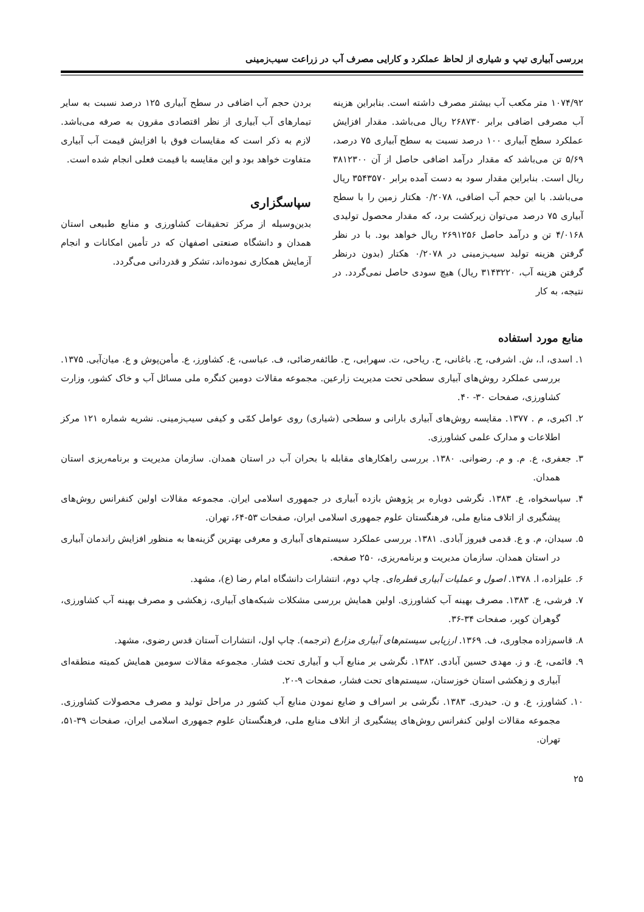بررسی آبیاری تیپ و شیاری از لحاظ عملکرد و کارایی مصرف آب در زراعت سیب‌زمینی
۱۰۷۴/۹۲ متر مکعب آب بیشتر مصرف داشته است. بنابراین هزینه آب مصرفی اضافی برابر ۲۶۸۷۳۰ ریال می‌باشد. مقدار افزایش عملکرد سطح آبیاری ۱۰۰ درصد نسبت به سطح آبیاری ۷۵ درصد، ۵/۶۹ تن می‌باشد که مقدار درآمد اضافی حاصل از آن ۳۸۱۲۳۰۰ ریال است. بنابراین مقدار سود به دست آمده برابر ۳۵۴۳۵۷۰ ریال می‌باشد. با این حجم آب اضافی، ۰/۲۰۷۸ هکتار زمین را با سطح آبیاری ۷۵ درصد می‌توان زیرکشت برد، که مقدار محصول تولیدی ۴/۰۱۶۸ تن و درآمد حاصل ۲۶۹۱۲۵۶ ریال خواهد بود. با در نظر گرفتن هزینه تولید سیب‌زمینی در ۰/۲۰۷۸ هکتار (بدون درنظر گرفتن هزینه آب، ۳۱۴۳۲۲۰ ریال) هیچ سودی حاصل نمی‌گردد. در نتیجه، به کار
بردن حجم آب اضافی در سطح آبیاری ۱۲۵ درصد نسبت به سایر تیمارهای آب آبیاری از نظر اقتصادی مقرون به صرفه می‌باشد. لازم به ذکر است که مقایسات فوق با افزایش قیمت آب آبیاری متفاوت خواهد بود و این مقایسه با قیمت فعلی انجام شده است.
سپاسگزاری
بدین‌وسیله از مرکز تحقیقات کشاورزی و منابع طبیعی استان همدان و دانشگاه صنعتی اصفهان که در تأمین امکانات و انجام آزمایش همکاری نموده‌اند، تشکر و قدردانی می‌گردد.
منابع مورد استفاده
۱. اسدی، ا.، ش. اشرفی، ج. باغانی، ح. ریاحی، ت. سهرابی، ح. طائفه‌رضائی، ف. عباسی، ع. کشاورز، ع. مأمن‌پوش و ع. میان‌آبی. ۱۳۷۵. بررسی عملکرد روش‌های آبیاری سطحی تحت مدیریت زارعین. مجموعه مقالات دومین کنگره ملی مسائل آب و خاک کشور، وزارت کشاورزی، صفحات ۳۰- ۴۰.
۲. اکبری، م . ۱۳۷۷. مقایسه روش‌های آبیاری بارانی و سطحی (شیاری) روی عوامل کمّی و کیفی سیب‌زمینی. نشریه شماره ۱۲۱ مرکز اطلاعات و مدارک علمی کشاورزی.
۳. جعفری، ع. م. و م. رضوانی. ۱۳۸۰. بررسی راهکارهای مقابله با بحران آب در استان همدان. سازمان مدیریت و برنامه‌ریزی استان همدان.
۴. سپاسخواه، ع. ۱۳۸۳. نگرشی دوباره بر پژوهش بازده آبیاری در جمهوری اسلامی ایران. مجموعه مقالات اولین کنفرانس روش‌های پیشگیری از اتلاف منابع ملی، فرهنگستان علوم جمهوری اسلامی ایران، صفحات ۵۳-۶۴، تهران.
۵. سیدان، م. و ع. قدمی فیروز آبادی. ۱۳۸۱. بررسی عملکرد سیستم‌های آبیاری و معرفی بهترین گزینه‌ها به منظور افزایش راندمان آبیاری در استان همدان. سازمان مدیریت و برنامه‌ریزی، ۲۵۰ صفحه.
۶. علیزاده، ا. ۱۳۷۸. اصول و عملیات آبیاری قطره‌ای. چاپ دوم، انتشارات دانشگاه امام رضا (ع)، مشهد.
۷. فرشی، ع. ۱۳۸۳. مصرف بهینه آب کشاورزی. اولین همایش بررسی مشکلات شبکه‌های آبیاری، زهکشی و مصرف بهینه آب کشاورزی، گوهران کویر، صفحات ۳۴-۳۶.
۸. قاسم‌زاده مجاوری، ف. ۱۳۶۹. ارزیابی سیستم‌های آبیاری مزارع (ترجمه). چاپ اول، انتشارات آستان قدس رضوی، مشهد.
۹. قائمی، ع. و ز. مهدی حسین آبادی. ۱۳۸۲. نگرشی بر منابع آب و آبیاری تحت فشار. مجموعه مقالات سومین همایش کمیته منطقه‌ای آبیاری و زهکشی استان خوزستان، سیستم‌های تحت فشار، صفحات ۹-۲۰.
۱۰. کشاورز، ع. و ن. حیدری. ۱۳۸۳. نگرشی بر اسراف و ضایع نمودن منابع آب کشور در مراحل تولید و مصرف محصولات کشاورزی. مجموعه مقالات اولین کنفرانس روش‌های پیشگیری از اتلاف منابع ملی، فرهنگستان علوم جمهوری اسلامی ایران، صفحات ۳۹-۵۱، تهران.
۲۵